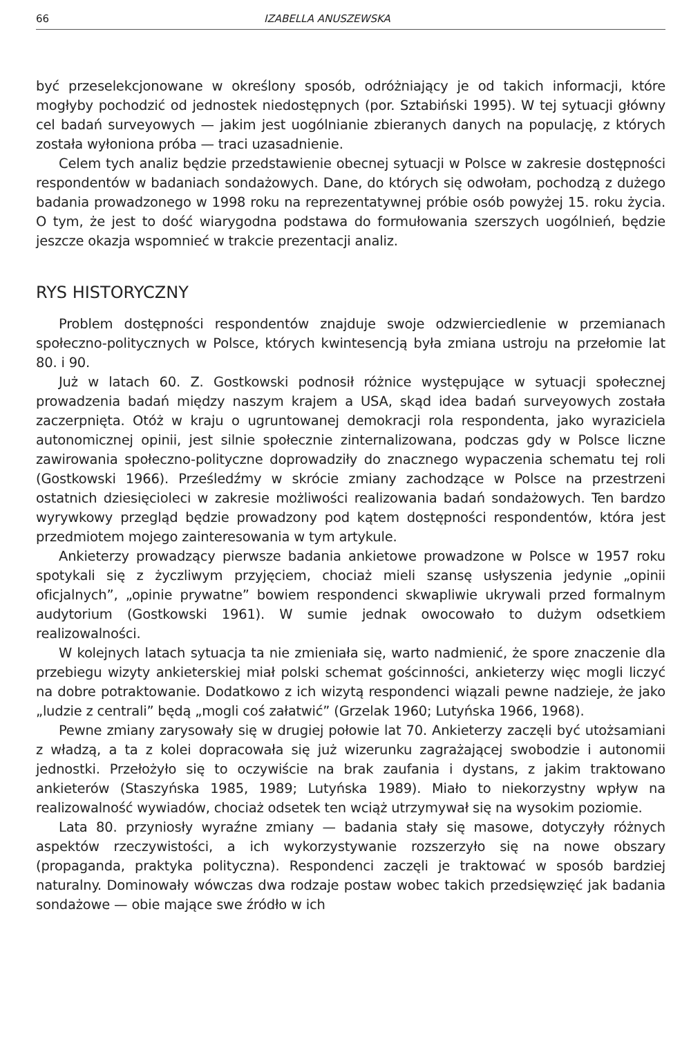66 IZABELLA ANUSZEWSKA
być przeselekcjonowane w określony sposób, odróżniający je od takich informacji, które mogłyby pochodzić od jednostek niedostępnych (por. Sztabiński 1995). W tej sytuacji główny cel badań surveyowych — jakim jest uogólnianie zbieranych danych na populację, z których została wyłoniona próba — traci uzasadnienie.
Celem tych analiz będzie przedstawienie obecnej sytuacji w Polsce w zakresie dostępności respondentów w badaniach sondażowych. Dane, do których się odwołam, pochodzą z dużego badania prowadzonego w 1998 roku na reprezentatywnej próbie osób powyżej 15. roku życia. O tym, że jest to dość wiarygodna podstawa do formułowania szerszych uogólnień, będzie jeszcze okazja wspomnieć w trakcie prezentacji analiz.
RYS HISTORYCZNY
Problem dostępności respondentów znajduje swoje odzwierciedlenie w przemianach społeczno-politycznych w Polsce, których kwintesencją była zmiana ustroju na przełomie lat 80. i 90.
Już w latach 60. Z. Gostkowski podnosił różnice występujące w sytuacji społecznej prowadzenia badań między naszym krajem a USA, skąd idea badań surveyowych została zaczerpnięta. Otóż w kraju o ugruntowanej demokracji rola respondenta, jako wyraziciela autonomicznej opinii, jest silnie społecznie zinternalizowana, podczas gdy w Polsce liczne zawirowania społeczno-polityczne doprowadziły do znacznego wypaczenia schematu tej roli (Gostkowski 1966). Prześledźmy w skrócie zmiany zachodzące w Polsce na przestrzeni ostatnich dziesięcioleci w zakresie możliwości realizowania badań sondażowych. Ten bardzo wyrywkowy przegląd będzie prowadzony pod kątem dostępności respondentów, która jest przedmiotem mojego zainteresowania w tym artykule.
Ankieterzy prowadzący pierwsze badania ankietowe prowadzone w Polsce w 1957 roku spotykali się z życzliwym przyjęciem, chociaż mieli szansę usłyszenia jedynie „opinii oficjalnych”, „opinie prywatne” bowiem respondenci skwapliwie ukrywali przed formalnym audytorium (Gostkowski 1961). W sumie jednak owocowało to dużym odsetkiem realizowalności.
W kolejnych latach sytuacja ta nie zmieniała się, warto nadmienić, że spore znaczenie dla przebiegu wizyty ankieterskiej miał polski schemat gościnności, ankieterzy więc mogli liczyć na dobre potraktowanie. Dodatkowo z ich wizytą respondenci wiązali pewne nadzieje, że jako „ludzie z centrali” będą „mogli coś załatwić” (Grzelak 1960; Lutyńska 1966, 1968).
Pewne zmiany zarysowały się w drugiej połowie lat 70. Ankieterzy zaczęli być utożsamiani z władzą, a ta z kolei dopracowała się już wizerunku zagrażającej swobodzie i autonomii jednostki. Przełożyło się to oczywiście na brak zaufania i dystans, z jakim traktowano ankieterów (Staszyńska 1985, 1989; Lutyńska 1989). Miało to niekorzystny wpływ na realizowalność wywiadów, chociaż odsetek ten wciąż utrzymywał się na wysokim poziomie.
Lata 80. przyniosły wyraźne zmiany — badania stały się masowe, dotyczyły różnych aspektów rzeczywistości, a ich wykorzystywanie rozszerzyło się na nowe obszary (propaganda, praktyka polityczna). Respondenci zaczęli je traktować w sposób bardziej naturalny. Dominowały wówczas dwa rodzaje postaw wobec takich przedsięwzięć jak badania sondażowe — obie mające swe źródło w ich